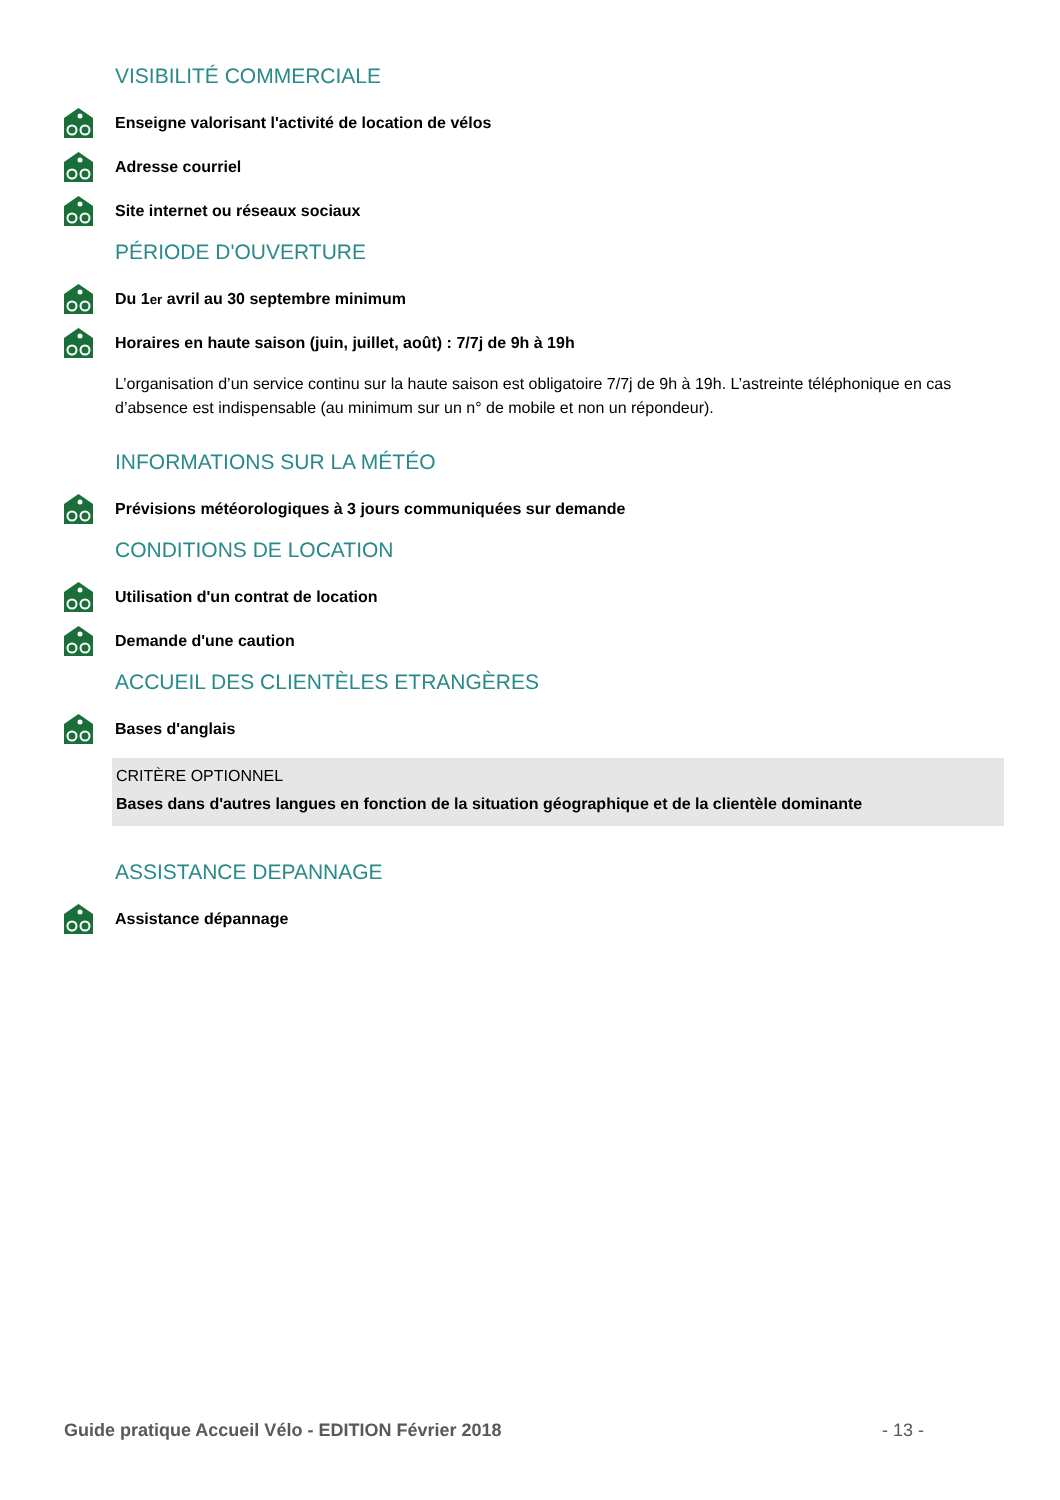VISIBILITÉ COMMERCIALE
Enseigne valorisant l'activité de location de vélos
Adresse courriel
Site internet ou réseaux sociaux
PÉRIODE D'OUVERTURE
Du 1<sup>er</sup> avril au 30 septembre minimum
Horaires en haute saison (juin, juillet, août) : 7/7j de 9h à 19h
L’organisation d’un service continu sur la haute saison est obligatoire 7/7j de 9h à 19h. L’astreinte téléphonique en cas d’absence est indispensable (au minimum sur un n° de mobile et non un répondeur).
INFORMATIONS SUR LA MÉTÉO
Prévisions météorologiques à 3 jours communiquées sur demande
CONDITIONS DE LOCATION
Utilisation d'un contrat de location
Demande d'une caution
ACCUEIL DES CLIENTÈLES ETRANGÈRES
Bases d'anglais
CRITÈRE OPTIONNEL
Bases dans d'autres langues en fonction de la situation géographique et de la clientèle dominante
ASSISTANCE DEPANNAGE
Assistance dépannage
Guide pratique Accueil Vélo - EDITION Février 2018 - 13 -